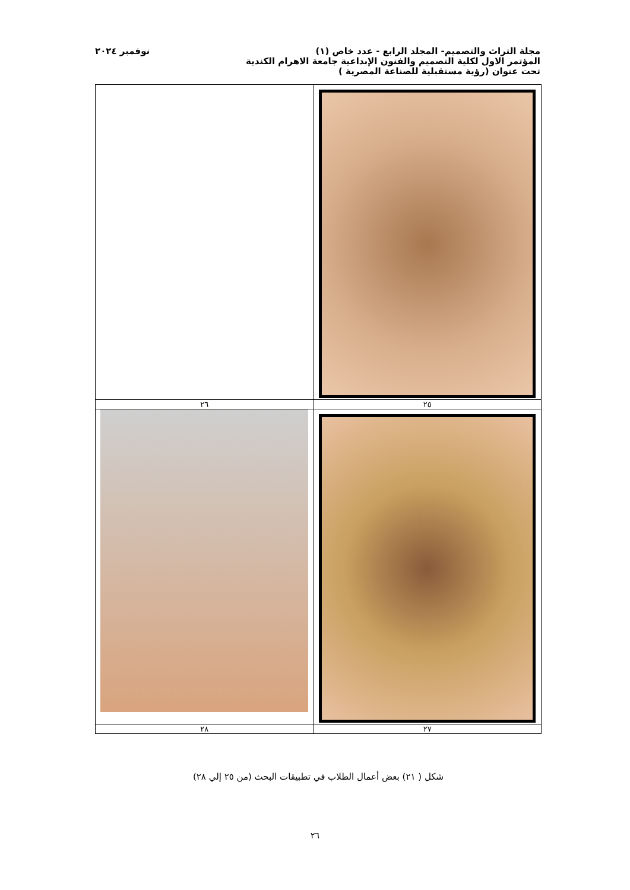مجلة التراث والتصميم- المجلد الرابع - عدد خاص (١) نوفمبر ٢٠٢٤
المؤتمر الاول لكلية التصميم والفنون الإبداعية جامعة الاهرام الكندية
تحت عنوان (رؤية مستقبلية للصناعة المصرية )
| ٢٥ | ٢٦ |
| ٢٧ | ٢٨ |
شكل ( ٢١) بعض أعمال الطلاب في تطبيقات البحث (من ٢٥ إلي ٢٨)
٢٦